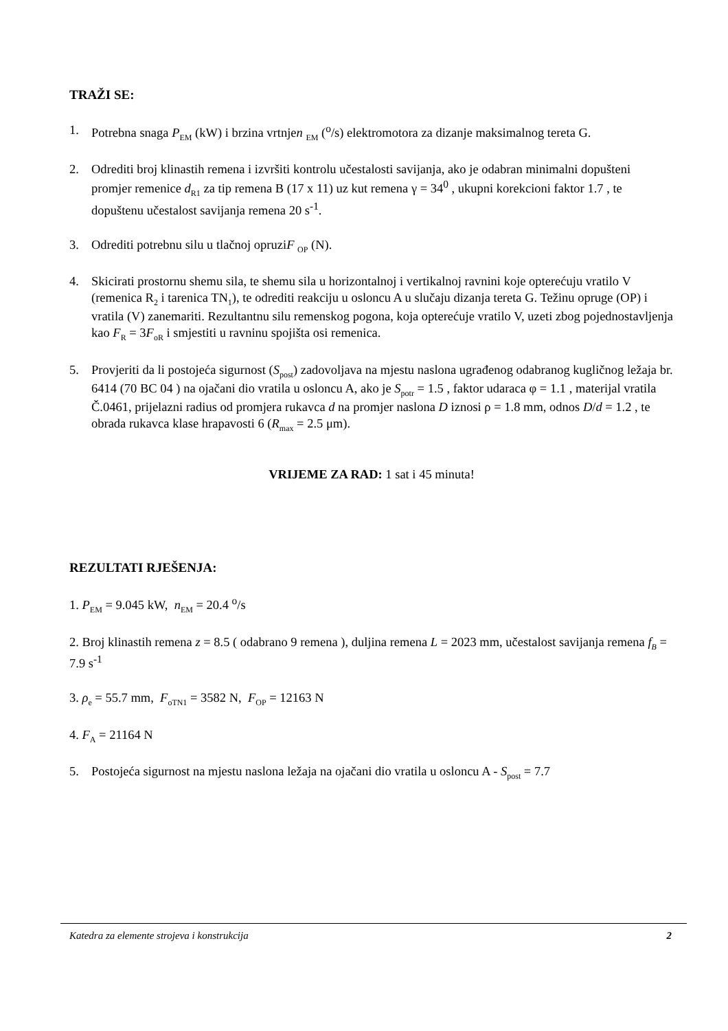TRAŽI SE:
1. Potrebna snaga P<sub>EM</sub> (kW) i brzina vrtnjen <sub>EM</sub> (<sup>o</sup>/s) elektromotora za dizanje maksimalnog tereta G.
2. Odrediti broj klinastih remena i izvršiti kontrolu učestalosti savijanja, ako je odabran minimalni dopušteni promjer remenice d<sub>R1</sub> za tip remena B (17 x 11) uz kut remena γ = 34<sup>0</sup> , ukupni korekcioni faktor 1.7 , te dopuštenu učestalost savijanja remena 20 s<sup>-1</sup>.
3. Odrediti potrebnu silu u tlačnoj opruziF <sub>OP</sub> (N).
4. Skicirati prostornu shemu sila, te shemu sila u horizontalnoj i vertikalnoj ravnini koje opterećuju vratilo V (remenica R<sub>2</sub> i tarenica TN<sub>1</sub>), te odrediti reakciju u osloncu A u slučaju dizanja tereta G. Težinu opruge (OP) i vratila (V) zanemariti. Rezultantnu silu remenskog pogona, koja opterećuje vratilo V, uzeti zbog pojednostavljenja kao F<sub>R</sub> = 3F<sub>oR</sub> i smjestiti u ravninu spojišta osi remenica.
5. Provjeriti da li postojeća sigurnost (S<sub>post</sub>) zadovoljava na mjestu naslona ugrađenog odabranog kugličnog ležaja br. 6414 (70 BC 04 ) na ojačani dio vratila u osloncu A, ako je S<sub>potr</sub> = 1.5 , faktor udaraca φ = 1.1 , materijal vratila Č.0461, prijelazni radius od promjera rukavca d na promjer naslona D iznosi ρ = 1.8 mm, odnos D/d = 1.2 , te obrada rukavca klase hrapavosti 6 (R<sub>max</sub> = 2.5 μm).
VRIJEME ZA RAD: 1 sat i 45 minuta!
REZULTATI RJEŠENJA:
1. P<sub>EM</sub> = 9.045 kW, n<sub>EM</sub> = 20.4 <sup>o</sup>/s
2. Broj klinastih remena z = 8.5 ( odabrano 9 remena ), duljina remena L = 2023 mm, učestalost savijanja remena f<sub>B</sub> = 7.9 s<sup>-1</sup>
3. ρ<sub>e</sub> = 55.7 mm, F<sub>oTN1</sub> = 3582 N, F<sub>OP</sub> = 12163 N
4. F<sub>A</sub> = 21164 N
5. Postojeća sigurnost na mjestu naslona ležaja na ojačani dio vratila u osloncu A - S<sub>post</sub> = 7.7
Katedra za elemente strojeva i konstrukcija 2